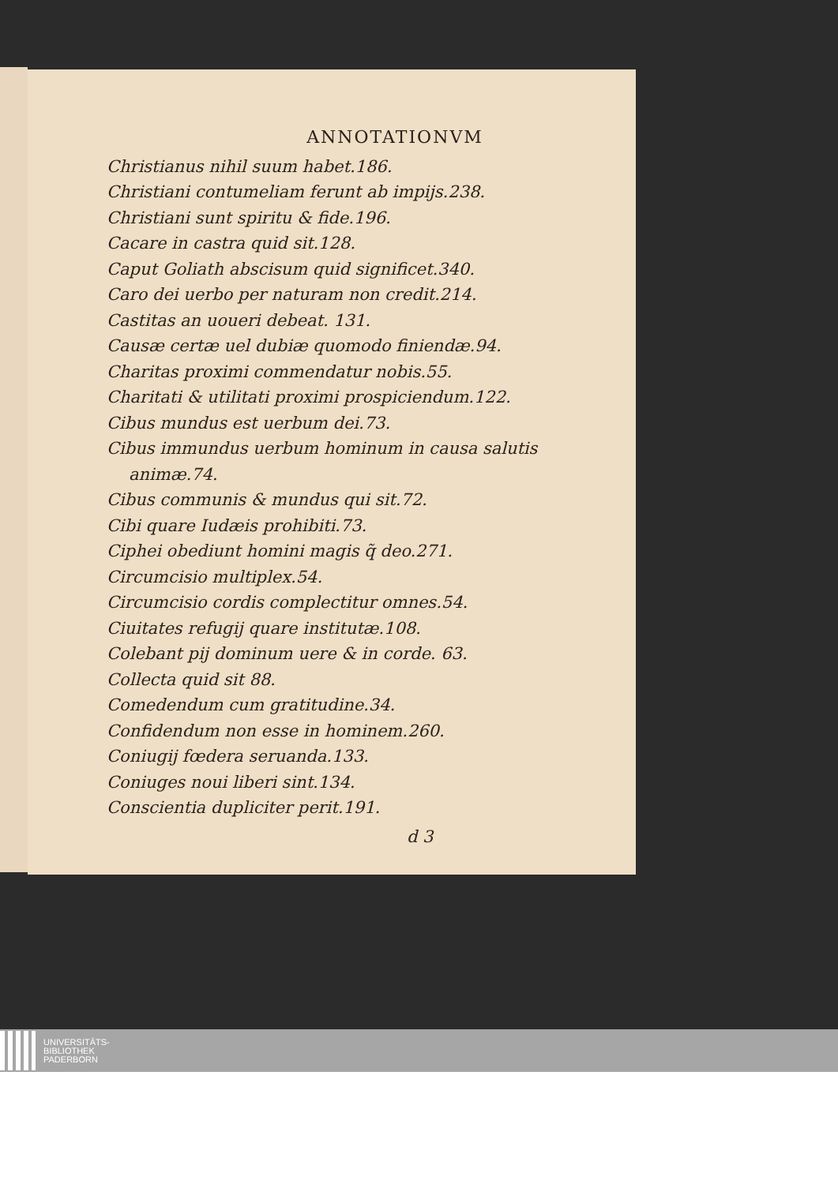ANNOTATIONVM
Christianus nihil suum habet.186.
Christiani contumeliam ferunt ab impijs.238.
Christiani sunt spiritu & fide.196.
Cacare in castra quid sit.128.
Caput Goliath abscisum quid significet.340.
Caro dei uerbo per naturam non credit.214.
Castitas an uoueri debeat. 131.
Causæ certæ uel dubiæ quomodo finiendæ.94.
Charitas proximi commendatur nobis.55.
Charitati & utilitati proximi prospiciendum.122.
Cibus mundus est uerbum dei.73.
Cibus immundus uerbum hominum in causa salutis
animæ.74.
Cibus communis & mundus qui sit.72.
Cibi quare Iudæis prohibiti.73.
Ciphei obediunt homini magis q̃ deo.271.
Circumcisio multiplex.54.
Circumcisio cordis complectitur omnes.54.
Ciuitates refugij quare institutæ.108.
Colebant pij dominum uere & in corde. 63.
Collecta quid sit 88.
Comedendum cum gratitudine.34.
Confidendum non esse in hominem.260.
Coniugij fœdera seruanda.133.
Coniuges noui liberi sint.134.
Conscientia dupliciter perit.191.
d 3
UNIVERSITÄTS-
BIBLIOTHEK
PADERBORN